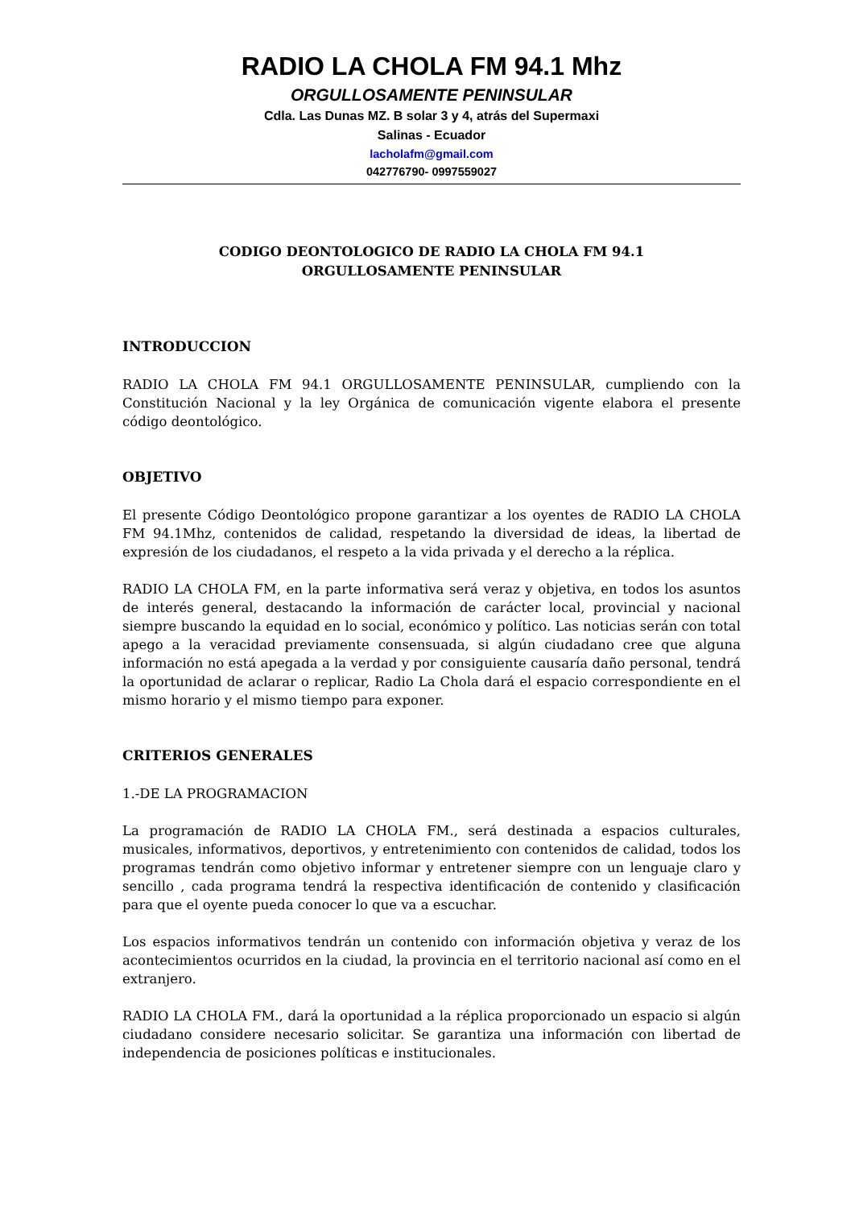RADIO LA CHOLA FM 94.1 Mhz
ORGULLOSAMENTE PENINSULAR
Cdla. Las Dunas MZ. B solar 3 y 4, atrás del Supermaxi
Salinas - Ecuador
lacholafm@gmail.com
042776790- 0997559027
CODIGO DEONTOLOGICO DE RADIO LA CHOLA FM 94.1
ORGULLOSAMENTE PENINSULAR
INTRODUCCION
RADIO LA CHOLA FM 94.1 ORGULLOSAMENTE PENINSULAR, cumpliendo con la Constitución Nacional y la ley Orgánica de comunicación vigente elabora el presente código deontológico.
OBJETIVO
El presente Código Deontológico propone garantizar a los oyentes de RADIO LA CHOLA FM 94.1Mhz, contenidos de calidad, respetando la diversidad de ideas, la libertad de expresión de los ciudadanos, el respeto a la vida privada y el derecho a la réplica.
RADIO LA CHOLA FM, en la parte informativa será veraz y objetiva, en todos los asuntos de interés general, destacando la información de carácter local, provincial y nacional siempre buscando la equidad en lo social, económico y político. Las noticias serán con total apego a la veracidad previamente consensuada, si algún ciudadano cree que alguna información no está apegada a la verdad y por consiguiente causaría daño personal, tendrá la oportunidad de aclarar o replicar, Radio La Chola dará el espacio correspondiente en el mismo horario y el mismo tiempo para exponer.
CRITERIOS GENERALES
1.-DE LA PROGRAMACION
La programación de RADIO LA CHOLA FM., será destinada a espacios culturales, musicales, informativos, deportivos, y entretenimiento con contenidos de calidad, todos los programas tendrán como objetivo informar y entretener siempre con un lenguaje claro y sencillo , cada programa tendrá la respectiva identificación de contenido y clasificación para que el oyente pueda conocer lo que va a escuchar.
Los espacios informativos tendrán un contenido con información objetiva y veraz de los acontecimientos ocurridos en la ciudad, la provincia en el territorio nacional así como en el extranjero.
RADIO LA CHOLA FM., dará la oportunidad a la réplica proporcionado un espacio si algún ciudadano considere necesario solicitar. Se garantiza una información con libertad de independencia de posiciones políticas e institucionales.